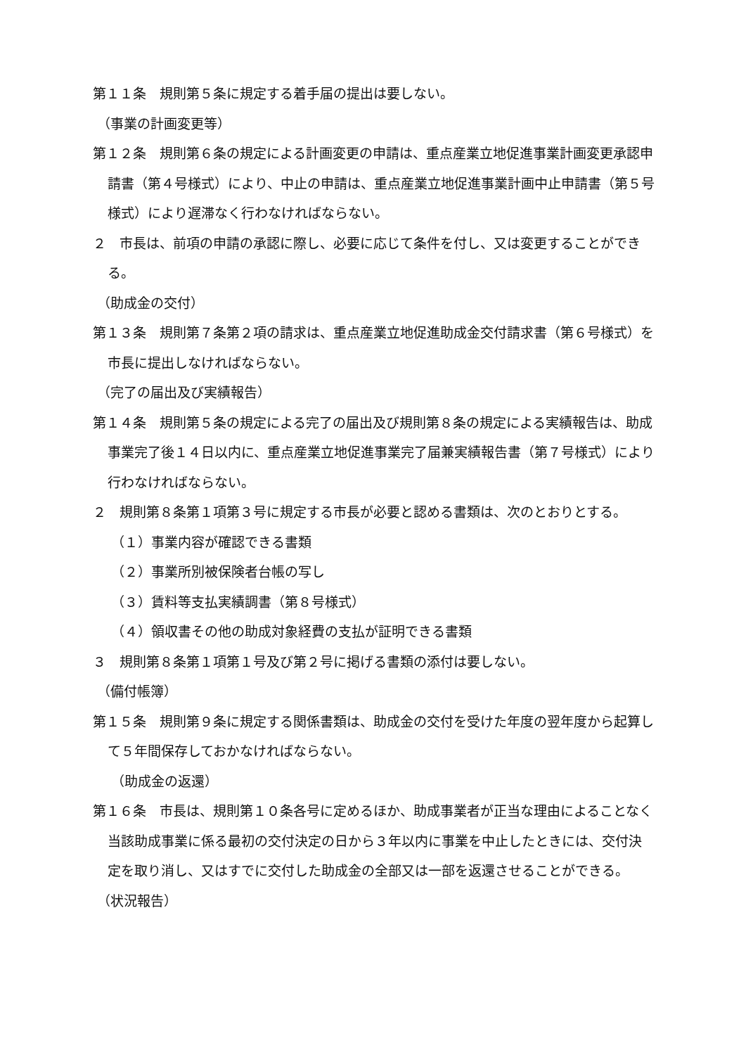第１１条　規則第５条に規定する着手届の提出は要しない。
（事業の計画変更等）
第１２条　規則第６条の規定による計画変更の申請は、重点産業立地促進事業計画変更承認申請書（第４号様式）により、中止の申請は、重点産業立地促進事業計画中止申請書（第５号様式）により遅滞なく行わなければならない。
２　市長は、前項の申請の承認に際し、必要に応じて条件を付し、又は変更することができる。
（助成金の交付）
第１３条　規則第７条第２項の請求は、重点産業立地促進助成金交付請求書（第６号様式）を市長に提出しなければならない。
（完了の届出及び実績報告）
第１４条　規則第５条の規定による完了の届出及び規則第８条の規定による実績報告は、助成事業完了後１４日以内に、重点産業立地促進事業完了届兼実績報告書（第７号様式）により行わなければならない。
２　規則第８条第１項第３号に規定する市長が必要と認める書類は、次のとおりとする。
（１）事業内容が確認できる書類
（２）事業所別被保険者台帳の写し
（３）賃料等支払実績調書（第８号様式）
（４）領収書その他の助成対象経費の支払が証明できる書類
３　規則第８条第１項第１号及び第２号に掲げる書類の添付は要しない。
（備付帳簿）
第１５条　規則第９条に規定する関係書類は、助成金の交付を受けた年度の翌年度から起算して５年間保存しておかなければならない。
（助成金の返還）
第１６条　市長は、規則第１０条各号に定めるほか、助成事業者が正当な理由によることなく当該助成事業に係る最初の交付決定の日から３年以内に事業を中止したときには、交付決定を取り消し、又はすでに交付した助成金の全部又は一部を返還させることができる。
（状況報告）